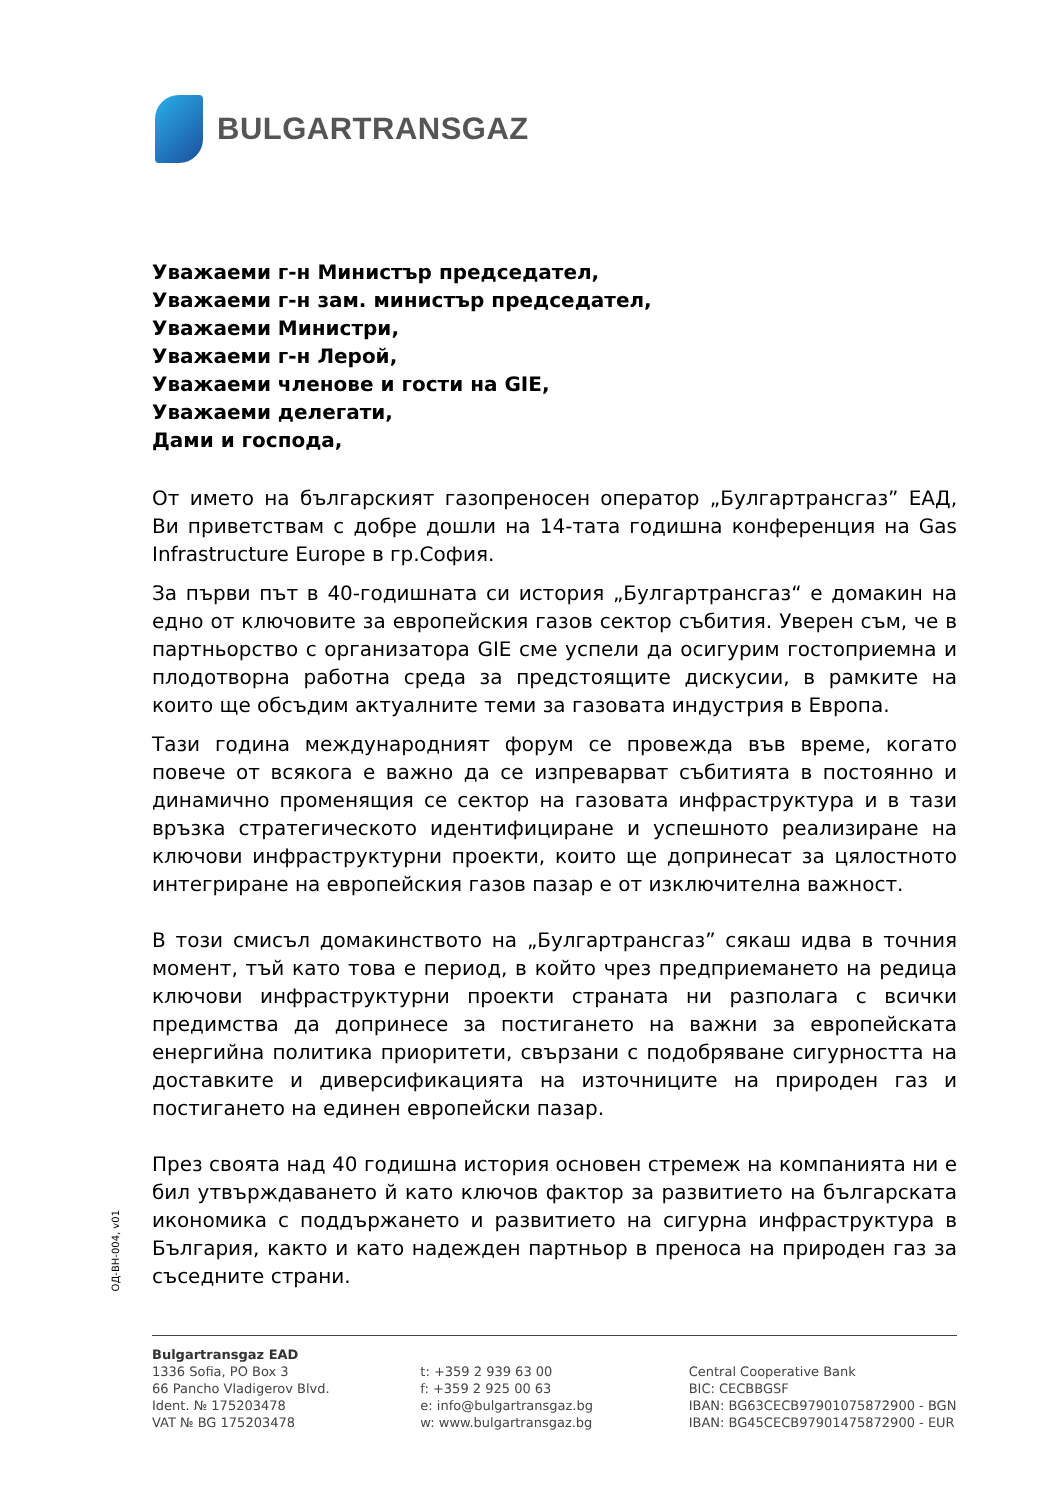BULGARTRANSGAZ
Уважаеми г-н Министър председател,
Уважаеми г-н зам. министър председател,
Уважаеми Министри,
Уважаеми г-н Лерой,
Уважаеми членове и гости на GIE,
Уважаеми делегати,
Дами и господа,
От името на българският газопреносен оператор „Булгартрансгаз” ЕАД, Ви приветствам с добре дошли на 14-тата годишна конференция на Gas Infrastructure Europe в гр.София.
За първи път в 40-годишната си история „Булгартрансгаз“ е домакин на едно от ключовите за европейския газов сектор събития. Уверен съм, че в партньорство с организатора GIE сме успели да осигурим гостоприемна и плодотворна работна среда за предстоящите дискусии, в рамките на които ще обсъдим актуалните теми за газовата индустрия в Европа.
Тази година международният форум се провежда във време, когато повече от всякога е важно да се изпреварват събитията в постоянно и динамично променящия се сектор на газовата инфраструктура и в тази връзка стратегическото идентифициране и успешното реализиране на ключови инфраструктурни проекти, които ще допринесат за цялостното интегриране на европейския газов пазар е от изключителна важност.
В този смисъл домакинството на „Булгартрансгаз” сякаш идва в точния момент, тъй като това е период, в който чрез предприемането на редица ключови инфраструктурни проекти страната ни разполага с всички предимства да допринесе за постигането на важни за европейската енергийна политика приоритети, свързани с подобряване сигурността на доставките и диверсификацията на източниците на природен газ и постигането на единен европейски пазар.
През своята над 40 годишна история основен стремеж на компанията ни е бил утвърждаването й като ключов фактор за развитието на българската икономика с поддържането и развитието на сигурна инфраструктура в България, както и като надежден партньор в преноса на природен газ за съседните страни.
ОД-ВН-004, v01
Bulgartransgaz EAD
1336 Sofia, PO Box 3
66 Pancho Vladigerov Blvd.
Ident. № 175203478
VAT № BG 175203478
t: +359 2 939 63 00
f: +359 2 925 00 63
e: info@bulgartransgaz.bg
w: www.bulgartransgaz.bg
Central Cooperative Bank
BIC: CECBBGSF
IBAN: BG63CECB97901075872900 - BGN
IBAN: BG45CECB97901475872900 - EUR